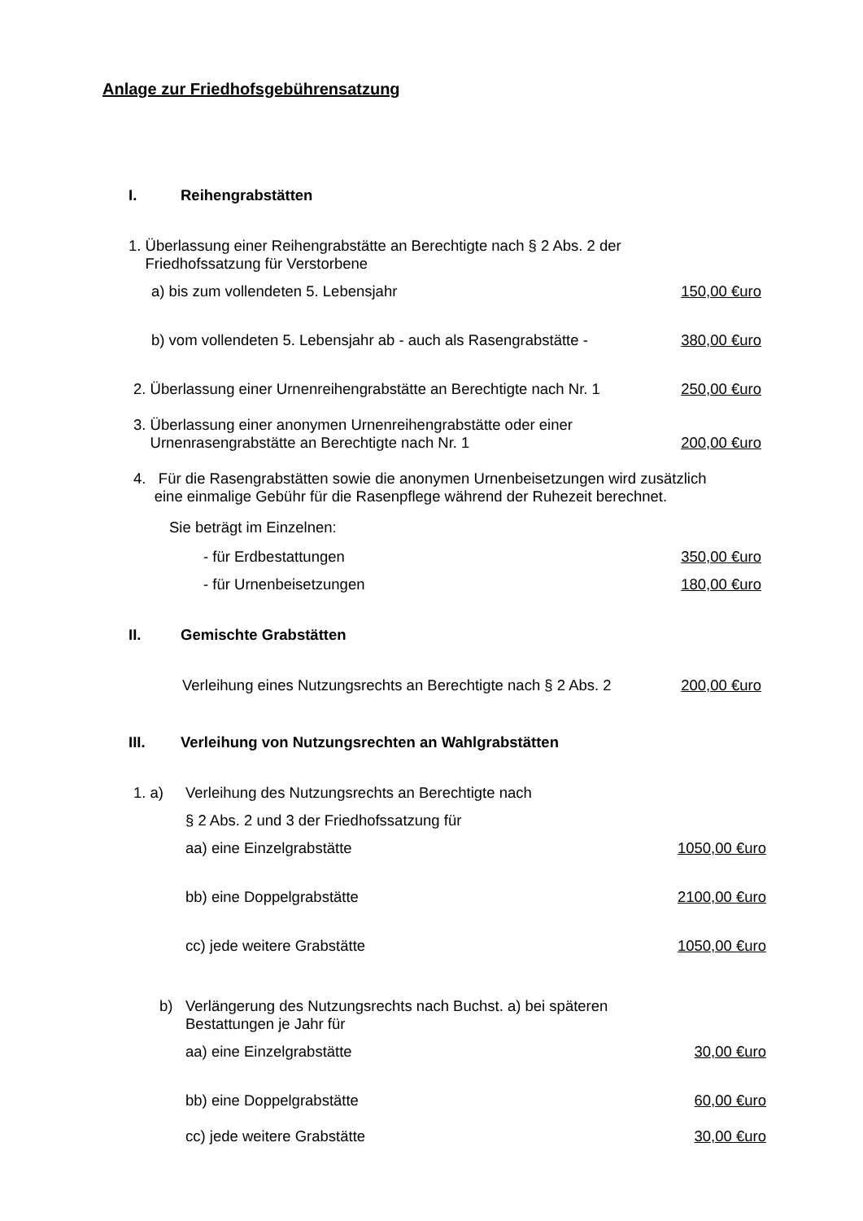Anlage zur Friedhofsgebührensatzung
I. Reihengrabstätten
1. Überlassung einer Reihengrabstätte an Berechtigte nach § 2 Abs. 2 der
Friedhofssatzung für Verstorbene
a) bis zum vollendeten 5. Lebensjahr 150,00 €uro
b) vom vollendeten 5. Lebensjahr ab - auch als Rasengrabstätte - 380,00 €uro
2. Überlassung einer Urnenreihengrabstätte an Berechtigte nach Nr. 1 250,00 €uro
3. Überlassung einer anonymen Urnenreihengrabstätte oder einer
Urnenrasengrabstätte an Berechtigte nach Nr. 1 200,00 €uro
4. Für die Rasengrabstätten sowie die anonymen Urnenbeisetzungen wird zusätzlich
eine einmalige Gebühr für die Rasenpflege während der Ruhezeit berechnet.
Sie beträgt im Einzelnen:
- für Erdbestattungen 350,00 €uro
- für Urnenbeisetzungen 180,00 €uro
II. Gemischte Grabstätten
Verleihung eines Nutzungsrechts an Berechtigte nach § 2 Abs. 2 200,00 €uro
III. Verleihung von Nutzungsrechten an Wahlgrabstätten
1. a) Verleihung des Nutzungsrechts an Berechtigte nach
§ 2 Abs. 2 und 3 der Friedhofssatzung für
aa) eine Einzelgrabstätte 1050,00 €uro
bb) eine Doppelgrabstätte 2100,00 €uro
cc) jede weitere Grabstätte 1050,00 €uro
b) Verlängerung des Nutzungsrechts nach Buchst. a) bei späteren
Bestattungen je Jahr für
aa) eine Einzelgrabstätte 30,00 €uro
bb) eine Doppelgrabstätte 60,00 €uro
cc) jede weitere Grabstätte 30,00 €uro